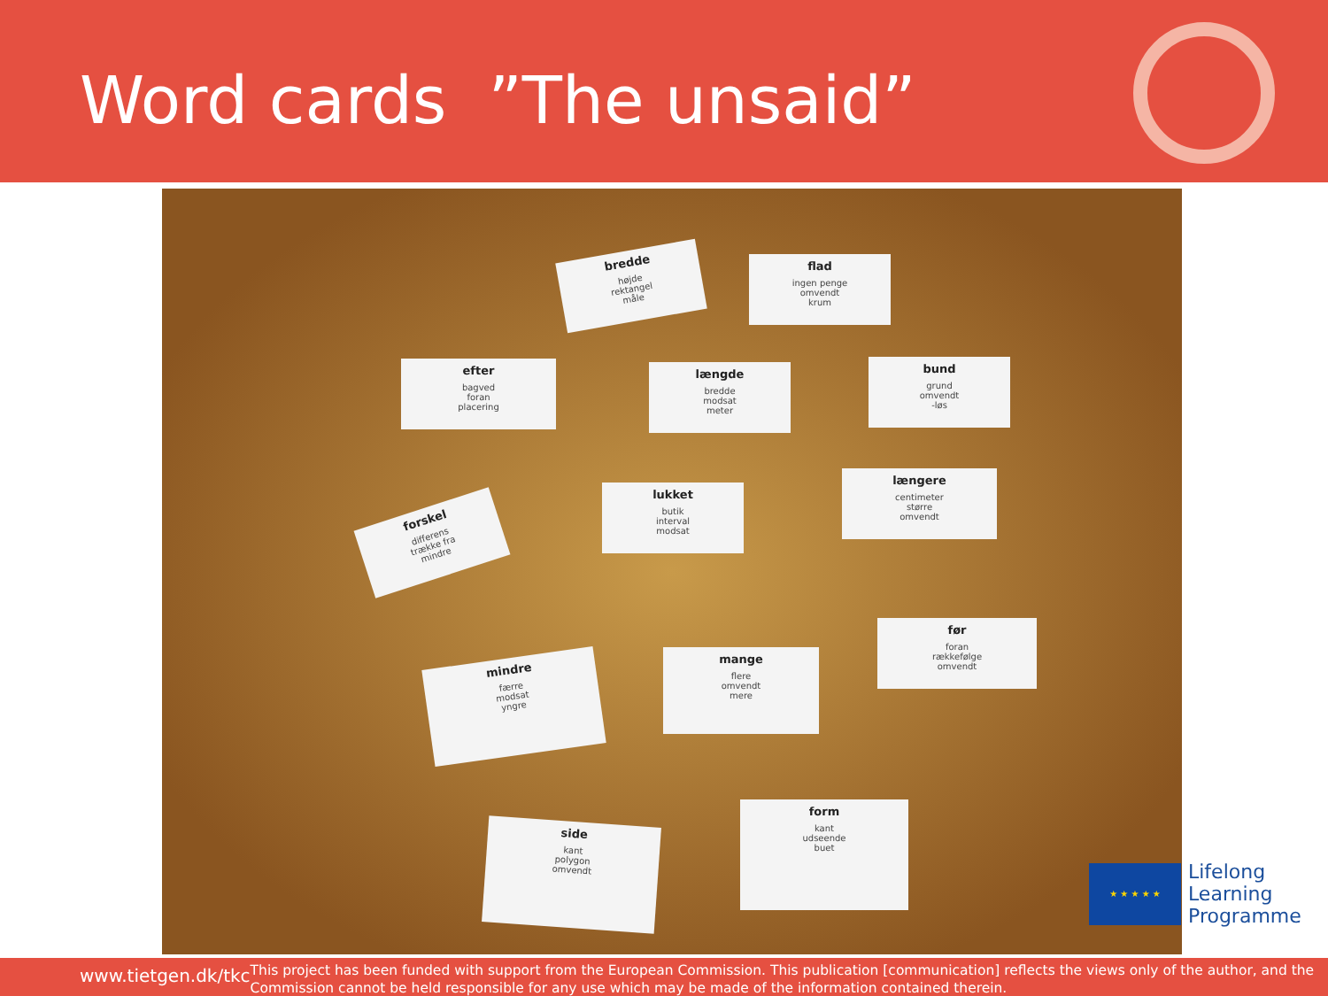Word cards ”The unsaid”
bredde
højde
rektangel
måle
flad
ingen penge
omvendt
krum
efter
bagved
foran
placering
længde
bredde
modsat
meter
bund
grund
omvendt
-løs
forskel
differens
trække fra
mindre
lukket
butik
interval
modsat
længere
centimeter
større
omvendt
før
foran
rækkefølge
omvendt
mindre
færre
modsat
yngre
mange
flere
omvendt
mere
side
kant
polygon
omvendt
form
kant
udseende
buet
★ ★ ★ ★ ★
Lifelong
Learning
Programme
www.tietgen.dk/tkc
This project has been funded with support from the European Commission. This publication [communication] reflects the views only of the author, and the Commission cannot be held responsible for any use which may be made of the information contained therein.